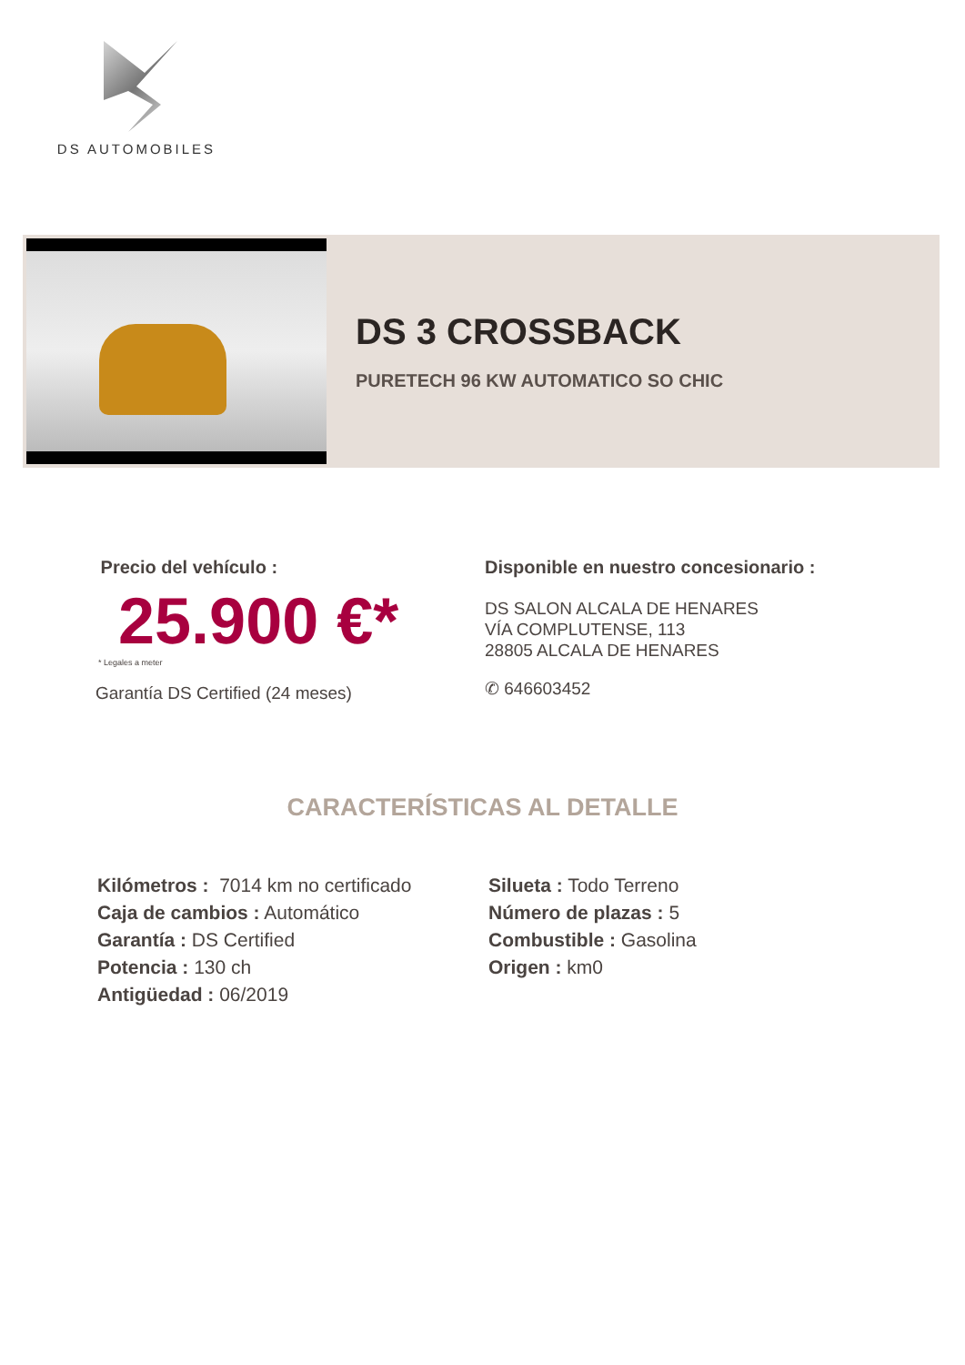DS AUTOMOBILES
DS 3 CROSSBACK
PURETECH 96 KW AUTOMATICO SO CHIC
Precio del vehículo :
25.900 €*
* Legales a meter
Garantía DS Certified (24 meses)
Disponible en nuestro concesionario :
DS SALON ALCALA DE HENARES
VÍA COMPLUTENSE, 113
28805 ALCALA DE HENARES
✆ 646603452
CARACTERÍSTICAS AL DETALLE
Kilómetros : 7014 km no certificado
Caja de cambios : Automático
Garantía : DS Certified
Potencia : 130 ch
Antigüedad : 06/2019
Silueta : Todo Terreno
Número de plazas : 5
Combustible : Gasolina
Origen : km0